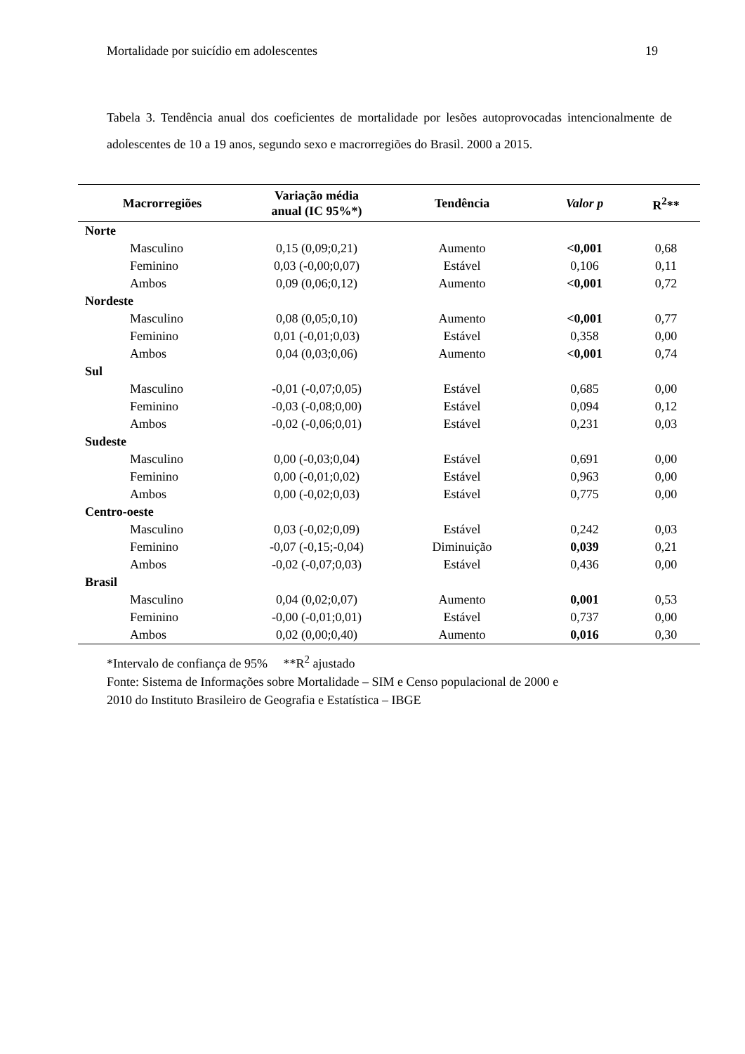Mortalidade por suicídio em adolescentes 19
Tabela 3. Tendência anual dos coeficientes de mortalidade por lesões autoprovocadas intencionalmente de adolescentes de 10 a 19 anos, segundo sexo e macrorregiões do Brasil. 2000 a 2015.
| Macrorregiões | Variação média anual (IC 95%*) | Tendência | Valor p | R<sup>2</sup>** |
| --- | --- | --- | --- | --- |
| Norte | | | | |
| Masculino | 0,15 (0,09;0,21) | Aumento | <0,001 | 0,68 |
| Feminino | 0,03 (-0,00;0,07) | Estável | 0,106 | 0,11 |
| Ambos | 0,09 (0,06;0,12) | Aumento | <0,001 | 0,72 |
| Nordeste | | | | |
| Masculino | 0,08 (0,05;0,10) | Aumento | <0,001 | 0,77 |
| Feminino | 0,01 (-0,01;0,03) | Estável | 0,358 | 0,00 |
| Ambos | 0,04 (0,03;0,06) | Aumento | <0,001 | 0,74 |
| Sul | | | | |
| Masculino | -0,01 (-0,07;0,05) | Estável | 0,685 | 0,00 |
| Feminino | -0,03 (-0,08;0,00) | Estável | 0,094 | 0,12 |
| Ambos | -0,02 (-0,06;0,01) | Estável | 0,231 | 0,03 |
| Sudeste | | | | |
| Masculino | 0,00 (-0,03;0,04) | Estável | 0,691 | 0,00 |
| Feminino | 0,00 (-0,01;0,02) | Estável | 0,963 | 0,00 |
| Ambos | 0,00 (-0,02;0,03) | Estável | 0,775 | 0,00 |
| Centro-oeste | | | | |
| Masculino | 0,03 (-0,02;0,09) | Estável | 0,242 | 0,03 |
| Feminino | -0,07 (-0,15;-0,04) | Diminuição | 0,039 | 0,21 |
| Ambos | -0,02 (-0,07;0,03) | Estável | 0,436 | 0,00 |
| Brasil | | | | |
| Masculino | 0,04 (0,02;0,07) | Aumento | 0,001 | 0,53 |
| Feminino | -0,00 (-0,01;0,01) | Estável | 0,737 | 0,00 |
| Ambos | 0,02 (0,00;0,40) | Aumento | 0,016 | 0,30 |
*Intervalo de confiança de 95% **R<sup>2</sup> ajustado
Fonte: Sistema de Informações sobre Mortalidade – SIM e Censo populacional de 2000 e
2010 do Instituto Brasileiro de Geografia e Estatística – IBGE